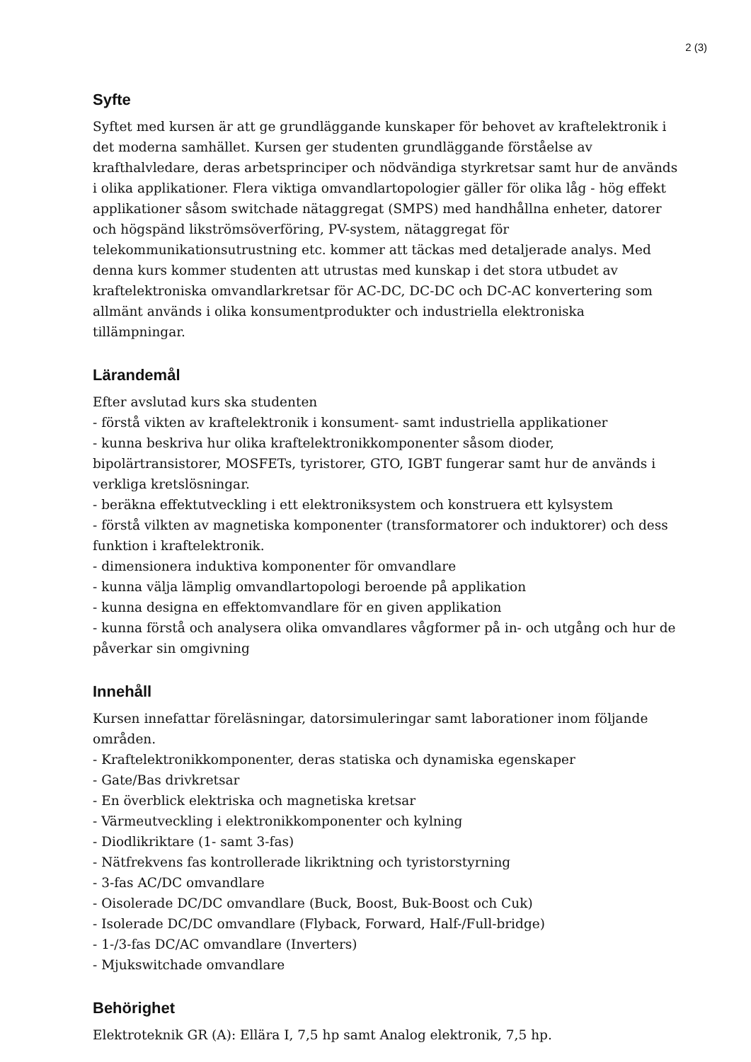2 (3)
Syfte
Syftet med kursen är att ge grundläggande kunskaper för behovet av kraftelektronik i det moderna samhället. Kursen ger studenten grundläggande förståelse av krafthalvledare, deras arbetsprinciper och nödvändiga styrkretsar samt hur de används i olika applikationer. Flera viktiga omvandlartopologier gäller för olika låg - hög effekt applikationer såsom switchade nätaggregat (SMPS) med handhållna enheter, datorer och högspänd likströmsöverföring, PV-system, nätaggregat för telekommunikationsutrustning etc. kommer att täckas med detaljerade analys. Med denna kurs kommer studenten att utrustas med kunskap i det stora utbudet av kraftelektroniska omvandlarkretsar för AC-DC, DC-DC och DC-AC konvertering som allmänt används i olika konsumentprodukter och industriella elektroniska tillämpningar.
Lärandemål
Efter avslutad kurs ska studenten
- förstå vikten av kraftelektronik i konsument- samt industriella applikationer
- kunna beskriva hur olika kraftelektronikkomponenter såsom dioder, bipolärtransistorer, MOSFETs, tyristorer, GTO, IGBT fungerar samt hur de används i verkliga kretslösningar.
- beräkna effektutveckling i ett elektroniksystem och konstruera ett kylsystem
- förstå vilkten av magnetiska komponenter (transformatorer och induktorer) och dess funktion i kraftelektronik.
- dimensionera induktiva komponenter för omvandlare
- kunna välja lämplig omvandlartopologi beroende på applikation
- kunna designa en effektomvandlare för en given applikation
- kunna förstå och analysera olika omvandlares vågformer på in- och utgång och hur de påverkar sin omgivning
Innehåll
Kursen innefattar föreläsningar, datorsimuleringar samt laborationer inom följande områden.
- Kraftelektronikkomponenter, deras statiska och dynamiska egenskaper
- Gate/Bas drivkretsar
- En överblick elektriska och magnetiska kretsar
- Värmeutveckling i elektronikkomponenter och kylning
- Diodlikriktare (1- samt 3-fas)
- Nätfrekvens fas kontrollerade likriktning och tyristorstyrning
- 3-fas AC/DC omvandlare
- Oisolerade DC/DC omvandlare (Buck, Boost, Buk-Boost och Cuk)
- Isolerade DC/DC omvandlare (Flyback, Forward, Half-/Full-bridge)
- 1-/3-fas DC/AC omvandlare (Inverters)
- Mjukswitchade omvandlare
Behörighet
Elektroteknik GR (A): Ellära I, 7,5 hp samt Analog elektronik, 7,5 hp.